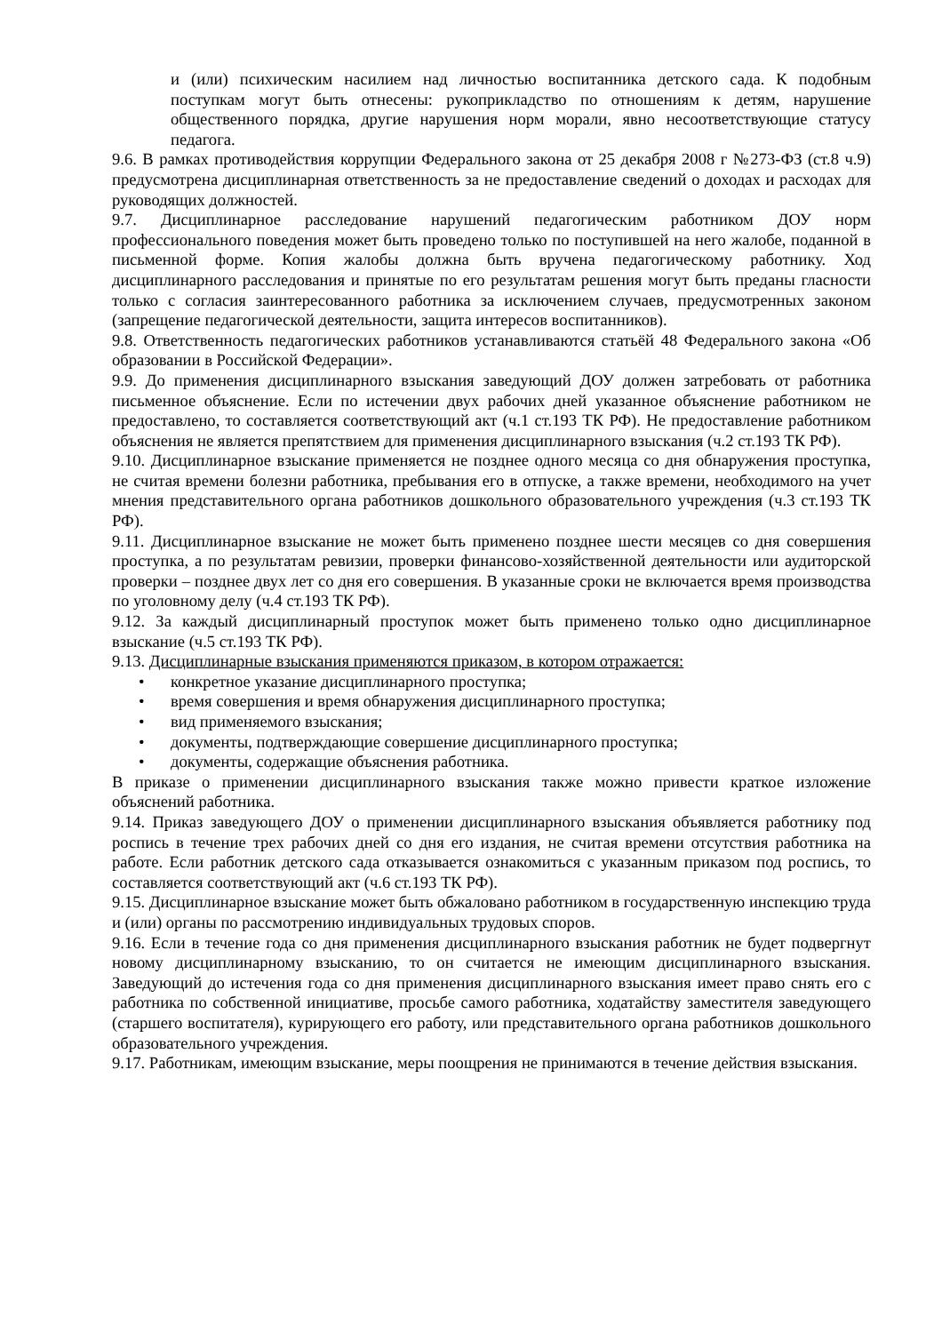и (или) психическим насилием над личностью воспитанника детского сада. К подобным поступкам могут быть отнесены: рукоприкладство по отношениям к детям, нарушение общественного порядка, другие нарушения норм морали, явно несоответствующие статусу педагога.
9.6. В рамках противодействия коррупции Федерального закона от 25 декабря 2008 г №273-ФЗ (ст.8 ч.9) предусмотрена дисциплинарная ответственность за не предоставление сведений о доходах и расходах для руководящих должностей.
9.7. Дисциплинарное расследование нарушений педагогическим работником ДОУ норм профессионального поведения может быть проведено только по поступившей на него жалобе, поданной в письменной форме. Копия жалобы должна быть вручена педагогическому работнику. Ход дисциплинарного расследования и принятые по его результатам решения могут быть преданы гласности только с согласия заинтересованного работника за исключением случаев, предусмотренных законом (запрещение педагогической деятельности, защита интересов воспитанников).
9.8. Ответственность педагогических работников устанавливаются статьёй 48 Федерального закона «Об образовании в Российской Федерации».
9.9. До применения дисциплинарного взыскания заведующий ДОУ должен затребовать от работника письменное объяснение. Если по истечении двух рабочих дней указанное объяснение работником не предоставлено, то составляется соответствующий акт (ч.1 ст.193 ТК РФ). Не предоставление работником объяснения не является препятствием для применения дисциплинарного взыскания (ч.2 ст.193 ТК РФ).
9.10. Дисциплинарное взыскание применяется не позднее одного месяца со дня обнаружения проступка, не считая времени болезни работника, пребывания его в отпуске, а также времени, необходимого на учет мнения представительного органа работников дошкольного образовательного учреждения (ч.3 ст.193 ТК РФ).
9.11. Дисциплинарное взыскание не может быть применено позднее шести месяцев со дня совершения проступка, а по результатам ревизии, проверки финансово-хозяйственной деятельности или аудиторской проверки – позднее двух лет со дня его совершения. В указанные сроки не включается время производства по уголовному делу (ч.4 ст.193 ТК РФ).
9.12. За каждый дисциплинарный проступок может быть применено только одно дисциплинарное взыскание (ч.5 ст.193 ТК РФ).
9.13. Дисциплинарные взыскания применяются приказом, в котором отражается:
• конкретное указание дисциплинарного проступка;
• время совершения и время обнаружения дисциплинарного проступка;
• вид применяемого взыскания;
• документы, подтверждающие совершение дисциплинарного проступка;
• документы, содержащие объяснения работника.
В приказе о применении дисциплинарного взыскания также можно привести краткое изложение объяснений работника.
9.14. Приказ заведующего ДОУ о применении дисциплинарного взыскания объявляется работнику под роспись в течение трех рабочих дней со дня его издания, не считая времени отсутствия работника на работе. Если работник детского сада отказывается ознакомиться с указанным приказом под роспись, то составляется соответствующий акт (ч.6 ст.193 ТК РФ).
9.15. Дисциплинарное взыскание может быть обжаловано работником в государственную инспекцию труда и (или) органы по рассмотрению индивидуальных трудовых споров.
9.16. Если в течение года со дня применения дисциплинарного взыскания работник не будет подвергнут новому дисциплинарному взысканию, то он считается не имеющим дисциплинарного взыскания. Заведующий до истечения года со дня применения дисциплинарного взыскания имеет право снять его с работника по собственной инициативе, просьбе самого работника, ходатайству заместителя заведующего (старшего воспитателя), курирующего его работу, или представительного органа работников дошкольного образовательного учреждения.
9.17. Работникам, имеющим взыскание, меры поощрения не принимаются в течение действия взыскания.